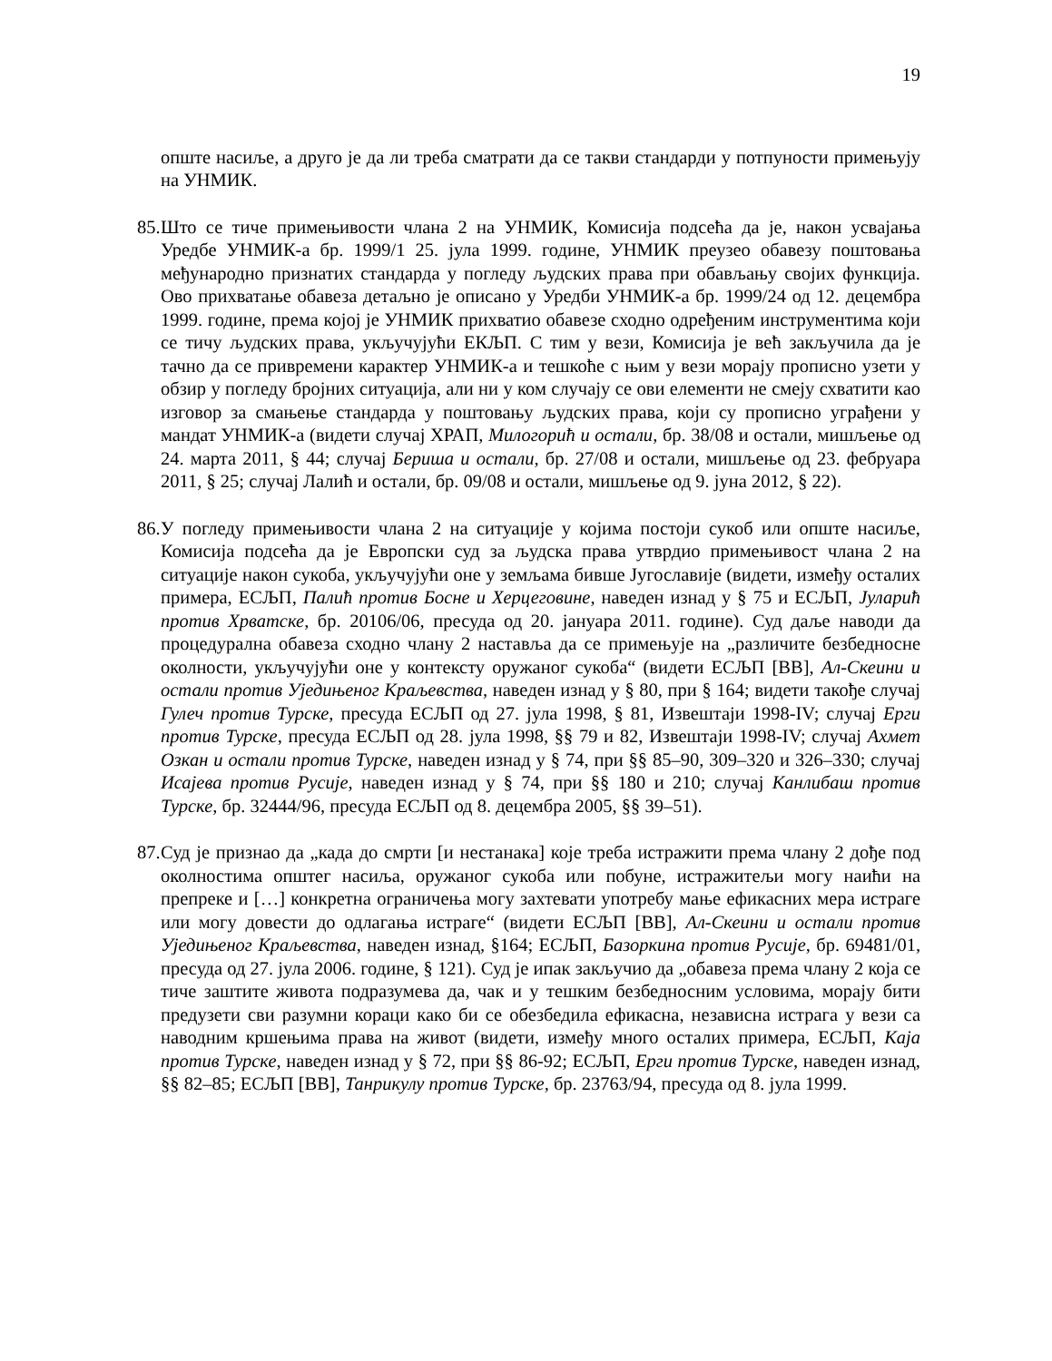19
опште насиље, а друго је да ли треба сматрати да се такви стандарди у потпуности примењују на УНМИК.
85.
Што се тиче примењивости члана 2 на УНМИК, Комисија подсећа да је, након усвајања Уредбе УНМИК-а бр. 1999/1 25. јула 1999. године, УНМИК преузео обавезу поштовања међународно признатих стандарда у погледу људских права при обављању својих функција. Ово прихватање обавеза детаљно је описано у Уредби УНМИК-а бр. 1999/24 од 12. децембра 1999. године, према којој је УНМИК прихватио обавезе сходно одређеним инструментима који се тичу људских права, укључујући ЕКЉП. С тим у вези, Комисија је већ закључила да је тачно да се привремени карактер УНМИК-а и тешкоће с њим у вези морају прописно узети у обзир у погледу бројних ситуација, али ни у ком случају се ови елементи не смеју схватити као изговор за смањење стандарда у поштовању људских права, који су прописно уграђени у мандат УНМИК-а (видети случај ХРАП, Милогорић и остали, бр. 38/08 и остали, мишљење од 24. марта 2011, § 44; случај Бериша и остали, бр. 27/08 и остали, мишљење од 23. фебруара 2011, § 25; случај Лалић и остали, бр. 09/08 и остали, мишљење од 9. јуна 2012, § 22).
86.
У погледу примењивости члана 2 на ситуације у којима постоји сукоб или опште насиље, Комисија подсећа да је Европски суд за људска права утврдио примењивост члана 2 на ситуације након сукоба, укључујући оне у земљама бивше Југославије (видети, између осталих примера, ЕСЉП, Палић против Босне и Херцеговине, наведен изнад у § 75 и ЕСЉП, Јуларић против Хрватске, бр. 20106/06, пресуда од 20. јануара 2011. године). Суд даље наводи да процедурална обавеза сходно члану 2 наставља да се примењује на „различите безбедносне околности, укључујући оне у контексту оружаног сукоба“ (видети ЕСЉП [ВВ], Ал-Скеини и остали против Уједињеног Краљевства, наведен изнад у § 80, при § 164; видети такође случај Гулеч против Турске, пресуда ЕСЉП од 27. јула 1998, § 81, Извештаји 1998-IV; случај Ерги против Турске, пресуда ЕСЉП од 28. јула 1998, §§ 79 и 82, Извештаји 1998-IV; случај Ахмет Озкан и остали против Турске, наведен изнад у § 74, при §§ 85–90, 309–320 и 326–330; случај Исајева против Русије, наведен изнад у § 74, при §§ 180 и 210; случај Канлибаш против Турске, бр. 32444/96, пресуда ЕСЉП од 8. децембра 2005, §§ 39–51).
87.
Суд је признао да „када до смрти [и нестанака] које треба истражити према члану 2 дође под околностима општег насиља, оружаног сукоба или побуне, истражитељи могу наићи на препреке и […] конкретна ограничења могу захтевати употребу мање ефикасних мера истраге или могу довести до одлагања истраге“ (видети ЕСЉП [ВВ], Ал-Скеини и остали против Уједињеног Краљевства, наведен изнад, §164; ЕСЉП, Базоркина против Русије, бр. 69481/01, пресуда од 27. јула 2006. године, § 121). Суд је ипак закључио да „обавеза према члану 2 која се тиче заштите живота подразумева да, чак и у тешким безбедносним условима, морају бити предузети сви разумни кораци како би се обезбедила ефикасна, независна истрага у вези са наводним кршењима права на живот (видети, између много осталих примера, ЕСЉП, Каја против Турске, наведен изнад у § 72, при §§ 86-92; ЕСЉП, Ерги против Турске, наведен изнад, §§ 82–85; ЕСЉП [ВВ], Танрикулу против Турске, бр. 23763/94, пресуда од 8. јула 1999.